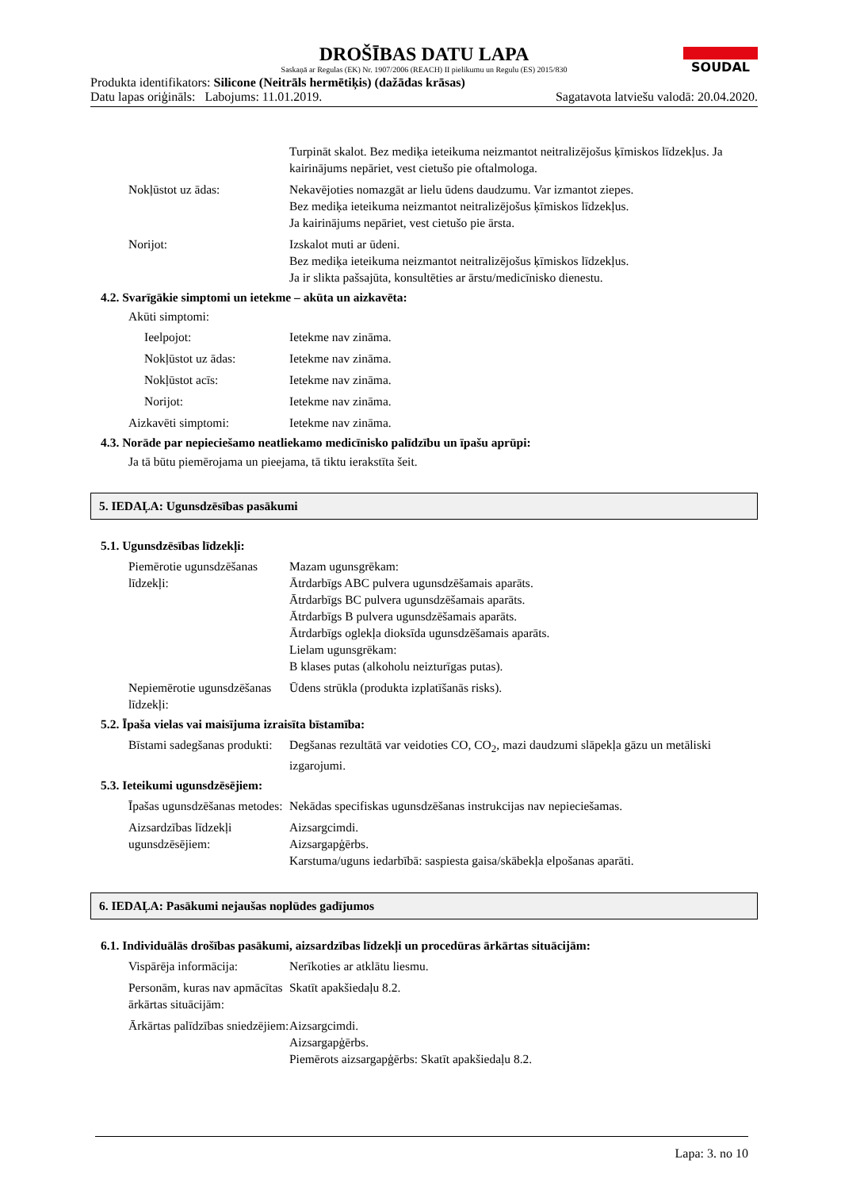SOUDAL
DROŠĪBAS DATU LAPA
Saskaņā ar Regulas (EK) Nr. 1907/2006 (REACH) II pielikumu un Regulu (ES) 2015/830
Produkta identifikators: Silicone (Neitrāls hermētiķis) (dažādas krāsas)
Datu lapas oriģināls: Labojums: 11.01.2019. Sagatavota latviešu valodā: 20.04.2020.
Turpināt skalot. Bez mediķa ieteikuma neizmantot neitralizējošus ķīmiskos līdzekļus. Ja kairinājums nepāriet, vest cietušo pie oftalmologa.
Nokļūstot uz ādas: Nekavējoties nomazgāt ar lielu ūdens daudzumu. Var izmantot ziepes.
Bez mediķa ieteikuma neizmantot neitralizējošus ķīmiskos līdzekļus.
Ja kairinājums nepāriet, vest cietušo pie ārsta.
Norijot: Izskalot muti ar ūdeni.
Bez mediķa ieteikuma neizmantot neitralizējošus ķīmiskos līdzekļus.
Ja ir slikta pašsajūta, konsultēties ar ārstu/medicīnisko dienestu.
4.2. Svarīgākie simptomi un ietekme – akūta un aizkavēta:
Akūti simptomi:
Ieelpojot: Ietekme nav zināma.
Nokļūstot uz ādas: Ietekme nav zināma.
Nokļūstot acīs: Ietekme nav zināma.
Norijot: Ietekme nav zināma.
Aizkavēti simptomi: Ietekme nav zināma.
4.3. Norāde par nepieciešamo neatliekamo medicīnisko palīdzību un īpašu aprūpi:
Ja tā būtu piemērojama un pieejama, tā tiktu ierakstīta šeit.
5. IEDAĻA: Ugunsdzēsības pasākumi
5.1. Ugunsdzēsības līdzekļi:
Piemērotie ugunsdzēšanas līdzekļi:
Mazam ugunsgrēkam:
Ātrdarbīgs ABC pulvera ugunsdzēšamais aparāts.
Ātrdarbīgs BC pulvera ugunsdzēšamais aparāts.
Ātrdarbīgs B pulvera ugunsdzēšamais aparāts.
Ātrdarbīgs oglekļa dioksīda ugunsdzēšamais aparāts.
Lielam ugunsgrēkam:
B klases putas (alkoholu neizturīgas putas).
Nepiemērotie ugunsdzēšanas līdzekļi:
Ūdens strūkla (produkta izplatīšanās risks).
5.2. Īpaša vielas vai maisījuma izraisīta bīstamība:
Bīstami sadegšanas produkti:
Degšanas rezultātā var veidoties CO, CO<sub>2</sub>, mazi daudzumi slāpekļa gāzu un metāliski izgarojumi.
5.3. Ieteikumi ugunsdzēsējiem:
Īpašas ugunsdzēšanas metodes:
Nekādas specifiskas ugunsdzēšanas instrukcijas nav nepieciešamas.
Aizsardzības līdzekļi ugunsdzēsējiem:
Aizsargcimdi.
Aizsargapģērbs.
Karstuma/uguns iedarbībā: saspiesta gaisa/skābekļa elpošanas aparāti.
6. IEDAĻA: Pasākumi nejaušas noplūdes gadījumos
6.1. Individuālās drošības pasākumi, aizsardzības līdzekļi un procedūras ārkārtas situācijām:
Vispārēja informācija:
Nerīkoties ar atklātu liesmu.
Personām, kuras nav apmācītas ārkārtas situācijām:
Skatīt apakšiedaļu 8.2.
Ārkārtas palīdzības sniedzējiem:
Aizsargcimdi.
Aizsargapģērbs.
Piemērots aizsargapģērbs: Skatīt apakšiedaļu 8.2.
Lapa: 3. no 10